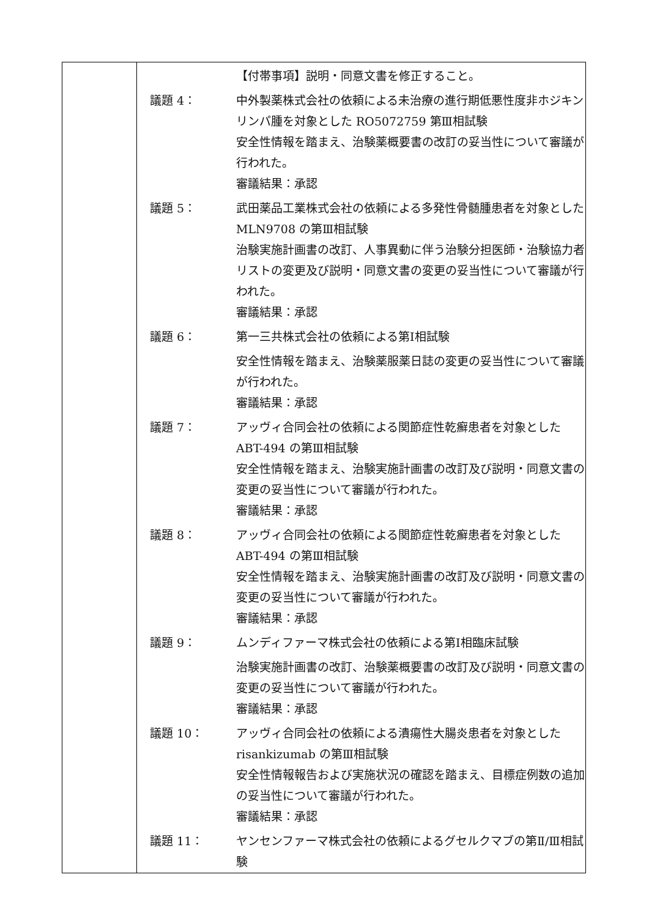| | / / 【付帯事項】説明・同意文書を修正すること。 / / 議題 4： / 中外製薬株式会社の依頼による未治療の進行期低悪性度非ホジキンリンパ腫を対象とした RO5072759 第Ⅲ相試験 安全性情報を踏まえ、治験薬概要書の改訂の妥当性について審議が行われた。 審議結果：承認 / / 議題 5： / 武田薬品工業株式会社の依頼による多発性骨髄腫患者を対象とした MLN9708 の第Ⅲ相試験 治験実施計画書の改訂、人事異動に伴う治験分担医師・治験協力者リストの変更及び説明・同意文書の変更の妥当性について審議が行われた。 審議結果：承認 / / 議題 6： / 第一三共株式会社の依頼による第Ⅰ相試験 安全性情報を踏まえ、治験薬服薬日誌の変更の妥当性について審議が行われた。 審議結果：承認 / / 議題 7： / アッヴィ合同会社の依頼による関節症性乾癬患者を対象とした ABT-494 の第Ⅲ相試験 安全性情報を踏まえ、治験実施計画書の改訂及び説明・同意文書の変更の妥当性について審議が行われた。 審議結果：承認 / / 議題 8： / アッヴィ合同会社の依頼による関節症性乾癬患者を対象とした ABT-494 の第Ⅲ相試験 安全性情報を踏まえ、治験実施計画書の改訂及び説明・同意文書の変更の妥当性について審議が行われた。 審議結果：承認 / / 議題 9： / ムンディファーマ株式会社の依頼による第Ⅰ相臨床試験 治験実施計画書の改訂、治験薬概要書の改訂及び説明・同意文書の変更の妥当性について審議が行われた。 審議結果：承認 / / 議題 10： / アッヴィ合同会社の依頼による潰瘍性大腸炎患者を対象とした risankizumab の第Ⅲ相試験 安全性情報報告および実施状況の確認を踏まえ、目標症例数の追加の妥当性について審議が行われた。 審議結果：承認 / / 議題 11： / ヤンセンファーマ株式会社の依頼によるグセルクマブの第Ⅱ/Ⅲ相試験 / |